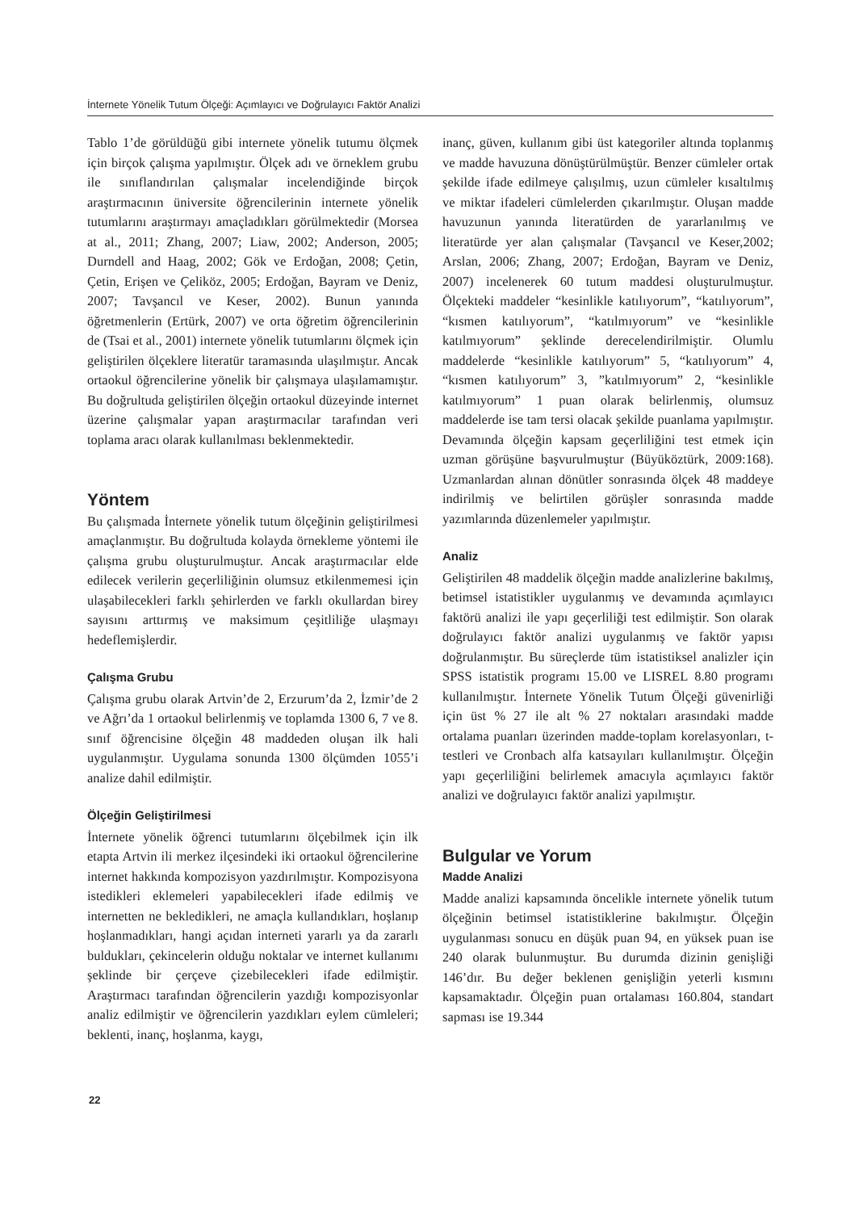İnternete Yönelik Tutum Ölçeği: Açımlayıcı ve Doğrulayıcı Faktör Analizi
Tablo 1’de görüldüğü gibi internete yönelik tutumu ölçmek için birçok çalışma yapılmıştır. Ölçek adı ve örneklem grubu ile sınıflandırılan çalışmalar incelendiğinde birçok araştırmacının üniversite öğrencilerinin internete yönelik tutumlarını araştırmayı amaçladıkları görülmektedir (Morsea at al., 2011; Zhang, 2007; Liaw, 2002; Anderson, 2005; Durndell and Haag, 2002; Gök ve Erdoğan, 2008; Çetin, Çetin, Erişen ve Çeliköz, 2005; Erdoğan, Bayram ve Deniz, 2007; Tavşancıl ve Keser, 2002). Bunun yanında öğretmenlerin (Ertürk, 2007) ve orta öğretim öğrencilerinin de (Tsai et al., 2001) internete yönelik tutumlarını ölçmek için geliştirilen ölçeklere literatür taramasında ulaşılmıştır. Ancak ortaokul öğrencilerine yönelik bir çalışmaya ulaşılamamıştır. Bu doğrultuda geliştirilen ölçeğin ortaokul düzeyinde internet üzerine çalışmalar yapan araştırmacılar tarafından veri toplama aracı olarak kullanılması beklenmektedir.
Yöntem
Bu çalışmada İnternete yönelik tutum ölçeğinin geliştirilmesi amaçlanmıştır. Bu doğrultuda kolayda örnekleme yöntemi ile çalışma grubu oluşturulmuştur. Ancak araştırmacılar elde edilecek verilerin geçerliliğinin olumsuz etkilenmemesi için ulaşabilecekleri farklı şehirlerden ve farklı okullardan birey sayısını arttırmış ve maksimum çeşitliliğe ulaşmayı hedeflemişlerdir.
Çalışma Grubu
Çalışma grubu olarak Artvin’de 2, Erzurum’da 2, İzmir’de 2 ve Ağrı’da 1 ortaokul belirlenmiş ve toplamda 1300 6, 7 ve 8. sınıf öğrencisine ölçeğin 48 maddeden oluşan ilk hali uygulanmıştır. Uygulama sonunda 1300 ölçümden 1055’i analize dahil edilmiştir.
Ölçeğin Geliştirilmesi
İnternete yönelik öğrenci tutumlarını ölçebilmek için ilk etapta Artvin ili merkez ilçesindeki iki ortaokul öğrencilerine internet hakkında kompozisyon yazdırılmıştır. Kompozisyona istedikleri eklemeleri yapabilecekleri ifade edilmiş ve internetten ne bekledikleri, ne amaçla kullandıkları, hoşlanıp hoşlanmadıkları, hangi açıdan interneti yararlı ya da zararlı buldukları, çekincelerin olduğu noktalar ve internet kullanımı şeklinde bir çerçeve çizebilecekleri ifade edilmiştir. Araştırmacı tarafından öğrencilerin yazdığı kompozisyonlar analiz edilmiştir ve öğrencilerin yazdıkları eylem cümleleri; beklenti, inanç, hoşlanma, kaygı,
inanç, güven, kullanım gibi üst kategoriler altında toplanmış ve madde havuzuna dönüştürülmüştür. Benzer cümleler ortak şekilde ifade edilmeye çalışılmış, uzun cümleler kısaltılmış ve miktar ifadeleri cümlelerden çıkarılmıştır. Oluşan madde havuzunun yanında literatürden de yararlanılmış ve literatürde yer alan çalışmalar (Tavşancıl ve Keser,2002; Arslan, 2006; Zhang, 2007; Erdoğan, Bayram ve Deniz, 2007) incelenerek 60 tutum maddesi oluşturulmuştur. Ölçekteki maddeler “kesinlikle katılıyorum”, “katılıyorum”, “kısmen katılıyorum”, “katılmıyorum” ve “kesinlikle katılmıyorum” şeklinde derecelendirilmiştir. Olumlu maddelerde “kesinlikle katılıyorum” 5, “katılıyorum” 4, “kısmen katılıyorum” 3, ”katılmıyorum” 2, “kesinlikle katılmıyorum” 1 puan olarak belirlenmiş, olumsuz maddelerde ise tam tersi olacak şekilde puanlama yapılmıştır. Devamında ölçeğin kapsam geçerliliğini test etmek için uzman görüşüne başvurulmuştur (Büyüköztürk, 2009:168). Uzmanlardan alınan dönütler sonrasında ölçek 48 maddeye indirilmiş ve belirtilen görüşler sonrasında madde yazımlarında düzenlemeler yapılmıştır.
Analiz
Geliştirilen 48 maddelik ölçeğin madde analizlerine bakılmış, betimsel istatistikler uygulanmış ve devamında açımlayıcı faktörü analizi ile yapı geçerliliği test edilmiştir. Son olarak doğrulayıcı faktör analizi uygulanmış ve faktör yapısı doğrulanmıştır. Bu süreçlerde tüm istatistiksel analizler için SPSS istatistik programı 15.00 ve LISREL 8.80 programı kullanılmıştır. İnternete Yönelik Tutum Ölçeği güvenirliği için üst % 27 ile alt % 27 noktaları arasındaki madde ortalama puanları üzerinden madde-toplam korelasyonları, t-testleri ve Cronbach alfa katsayıları kullanılmıştır. Ölçeğin yapı geçerliliğini belirlemek amacıyla açımlayıcı faktör analizi ve doğrulayıcı faktör analizi yapılmıştır.
Bulgular ve Yorum
Madde Analizi
Madde analizi kapsamında öncelikle internete yönelik tutum ölçeğinin betimsel istatistiklerine bakılmıştır. Ölçeğin uygulanması sonucu en düşük puan 94, en yüksek puan ise 240 olarak bulunmuştur. Bu durumda dizinin genişliği 146’dır. Bu değer beklenen genişliğin yeterli kısmını kapsamaktadır. Ölçeğin puan ortalaması 160.804, standart sapması ise 19.344
22